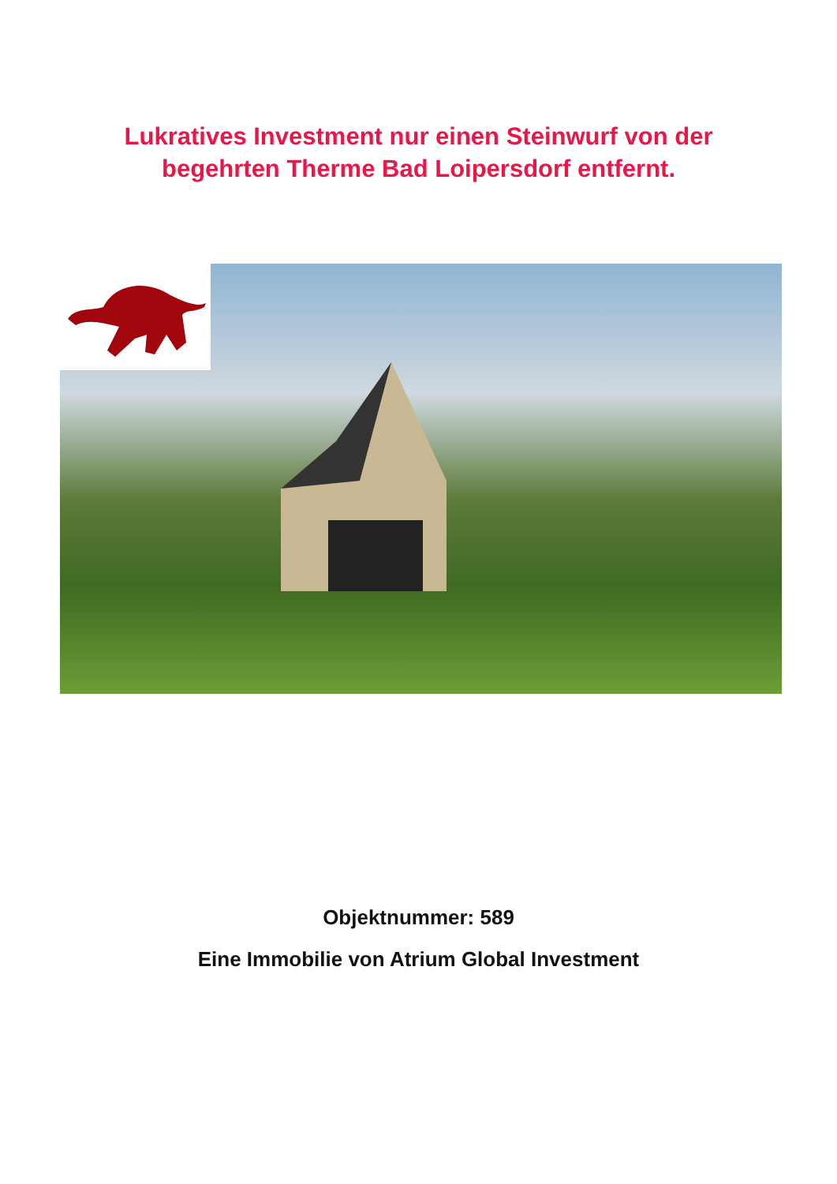Lukratives Investment nur einen Steinwurf von der
begehrten Therme Bad Loipersdorf entfernt.
Objektnummer: 589
Eine Immobilie von Atrium Global Investment